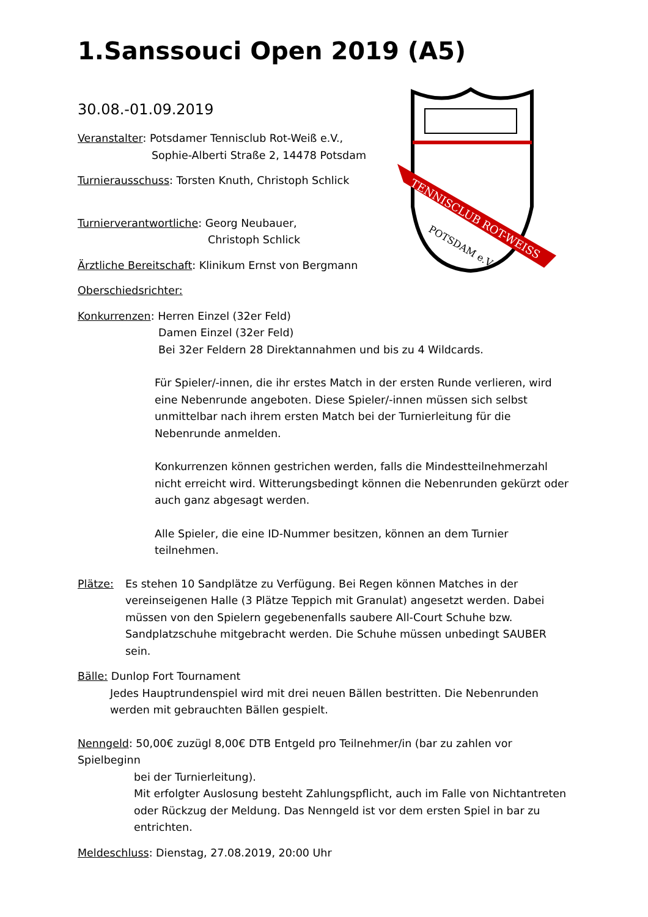1.Sanssouci Open 2019 (A5)
TENNISCLUB ROT-WEISS
POTSDAM e.V.
30.08.-01.09.2019
Veranstalter: Potsdamer Tennisclub Rot-Weiß e.V.,
Sophie-Alberti Straße 2, 14478 Potsdam
Turnierausschuss: Torsten Knuth, Christoph Schlick
Turnierverantwortliche: Georg Neubauer,
Christoph Schlick
Ärztliche Bereitschaft: Klinikum Ernst von Bergmann
Oberschiedsrichter:
Konkurrenzen: Herren Einzel (32er Feld)
Damen Einzel (32er Feld)
Bei 32er Feldern 28 Direktannahmen und bis zu 4 Wildcards.
Für Spieler/-innen, die ihr erstes Match in der ersten Runde verlieren, wird eine Nebenrunde angeboten. Diese Spieler/-innen müssen sich selbst unmittelbar nach ihrem ersten Match bei der Turnierleitung für die Nebenrunde anmelden.
Konkurrenzen können gestrichen werden, falls die Mindestteilnehmerzahl nicht erreicht wird. Witterungsbedingt können die Nebenrunden gekürzt oder auch ganz abgesagt werden.
Alle Spieler, die eine ID-Nummer besitzen, können an dem Turnier teilnehmen.
Plätze: Es stehen 10 Sandplätze zu Verfügung. Bei Regen können Matches in der vereinseigenen Halle (3 Plätze Teppich mit Granulat) angesetzt werden. Dabei müssen von den Spielern gegebenenfalls saubere All-Court Schuhe bzw. Sandplatzschuhe mitgebracht werden. Die Schuhe müssen unbedingt SAUBER sein.
Bälle: Dunlop Fort Tournament
Jedes Hauptrundenspiel wird mit drei neuen Bällen bestritten. Die Nebenrunden werden mit gebrauchten Bällen gespielt.
Nenngeld: 50,00€ zuzügl 8,00€ DTB Entgeld pro Teilnehmer/in (bar zu zahlen vor Spielbeginn
bei der Turnierleitung).
Mit erfolgter Auslosung besteht Zahlungspflicht, auch im Falle von Nichtantreten oder Rückzug der Meldung. Das Nenngeld ist vor dem ersten Spiel in bar zu entrichten.
Meldeschluss: Dienstag, 27.08.2019, 20:00 Uhr